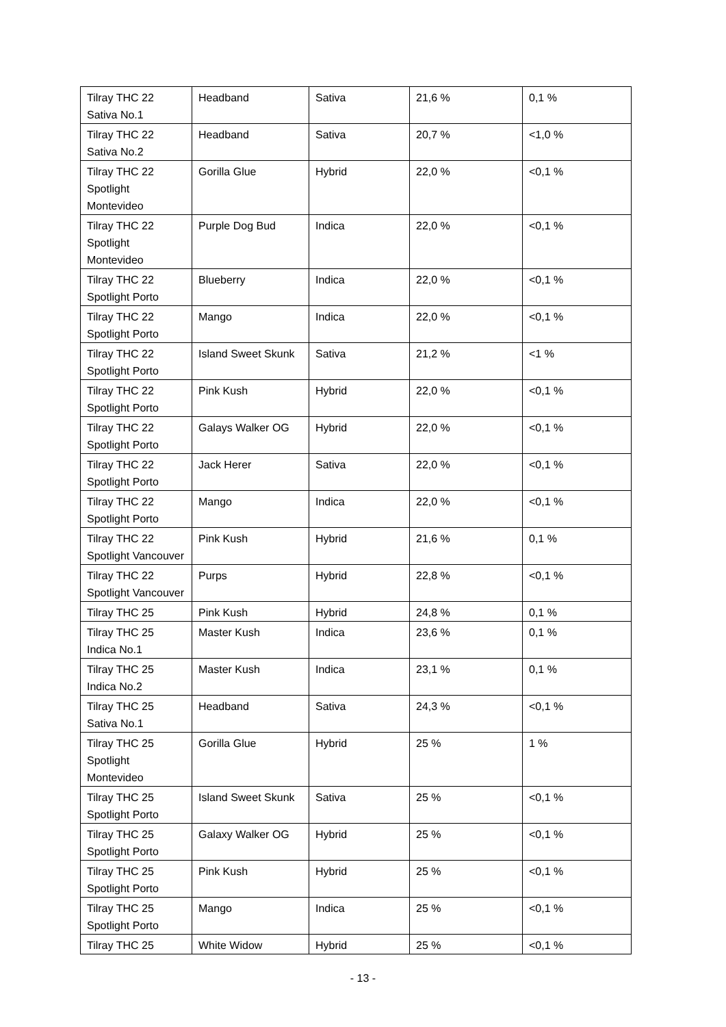| Tilray THC 22 Sativa No.1 | Headband | Sativa | 21,6 % | 0,1 % |
| Tilray THC 22 Sativa No.2 | Headband | Sativa | 20,7 % | <1,0 % |
| Tilray THC 22 Spotlight Montevideo | Gorilla Glue | Hybrid | 22,0 % | <0,1 % |
| Tilray THC 22 Spotlight Montevideo | Purple Dog Bud | Indica | 22,0 % | <0,1 % |
| Tilray THC 22 Spotlight Porto | Blueberry | Indica | 22,0 % | <0,1 % |
| Tilray THC 22 Spotlight Porto | Mango | Indica | 22,0 % | <0,1 % |
| Tilray THC 22 Spotlight Porto | Island Sweet Skunk | Sativa | 21,2 % | <1 % |
| Tilray THC 22 Spotlight Porto | Pink Kush | Hybrid | 22,0 % | <0,1 % |
| Tilray THC 22 Spotlight Porto | Galays Walker OG | Hybrid | 22,0 % | <0,1 % |
| Tilray THC 22 Spotlight Porto | Jack Herer | Sativa | 22,0 % | <0,1 % |
| Tilray THC 22 Spotlight Porto | Mango | Indica | 22,0 % | <0,1 % |
| Tilray THC 22 Spotlight Vancouver | Pink Kush | Hybrid | 21,6 % | 0,1 % |
| Tilray THC 22 Spotlight Vancouver | Purps | Hybrid | 22,8 % | <0,1 % |
| Tilray THC 25 | Pink Kush | Hybrid | 24,8 % | 0,1 % |
| Tilray THC 25 Indica No.1 | Master Kush | Indica | 23,6 % | 0,1 % |
| Tilray THC 25 Indica No.2 | Master Kush | Indica | 23,1 % | 0,1 % |
| Tilray THC 25 Sativa No.1 | Headband | Sativa | 24,3 % | <0,1 % |
| Tilray THC 25 Spotlight Montevideo | Gorilla Glue | Hybrid | 25 % | 1 % |
| Tilray THC 25 Spotlight Porto | Island Sweet Skunk | Sativa | 25 % | <0,1 % |
| Tilray THC 25 Spotlight Porto | Galaxy Walker OG | Hybrid | 25 % | <0,1 % |
| Tilray THC 25 Spotlight Porto | Pink Kush | Hybrid | 25 % | <0,1 % |
| Tilray THC 25 Spotlight Porto | Mango | Indica | 25 % | <0,1 % |
| Tilray THC 25 | White Widow | Hybrid | 25 % | <0,1 % |
- 13 -